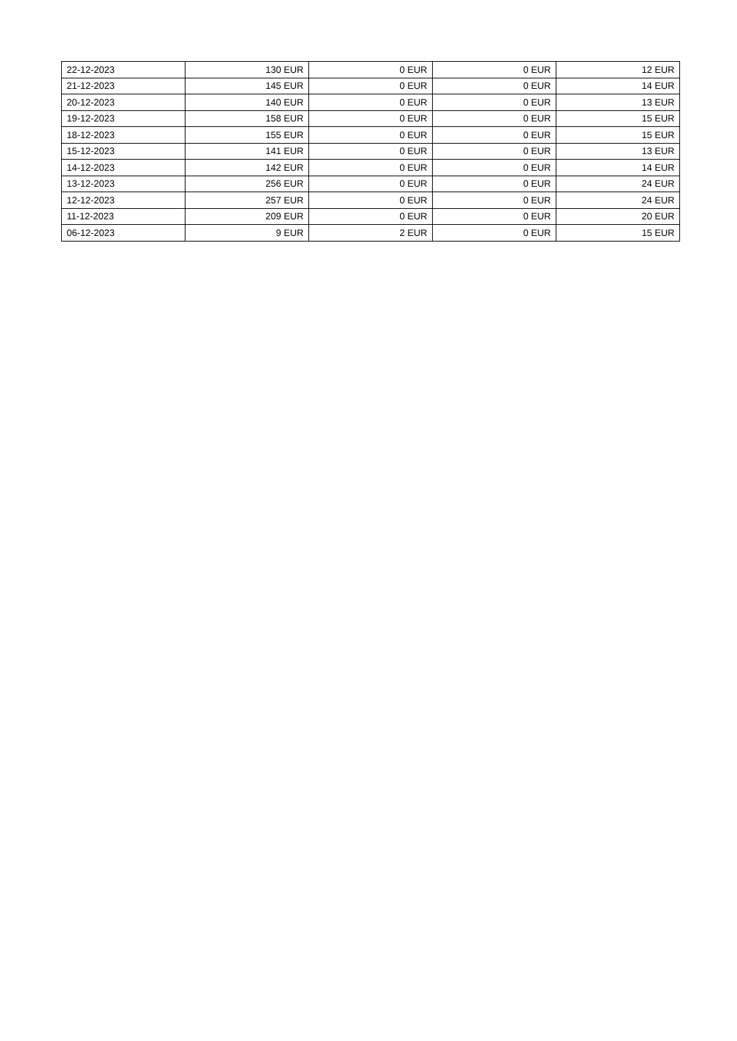| 22-12-2023 | 130 EUR | 0 EUR | 0 EUR | 12 EUR |
| 21-12-2023 | 145 EUR | 0 EUR | 0 EUR | 14 EUR |
| 20-12-2023 | 140 EUR | 0 EUR | 0 EUR | 13 EUR |
| 19-12-2023 | 158 EUR | 0 EUR | 0 EUR | 15 EUR |
| 18-12-2023 | 155 EUR | 0 EUR | 0 EUR | 15 EUR |
| 15-12-2023 | 141 EUR | 0 EUR | 0 EUR | 13 EUR |
| 14-12-2023 | 142 EUR | 0 EUR | 0 EUR | 14 EUR |
| 13-12-2023 | 256 EUR | 0 EUR | 0 EUR | 24 EUR |
| 12-12-2023 | 257 EUR | 0 EUR | 0 EUR | 24 EUR |
| 11-12-2023 | 209 EUR | 0 EUR | 0 EUR | 20 EUR |
| 06-12-2023 | 9 EUR | 2 EUR | 0 EUR | 15 EUR |